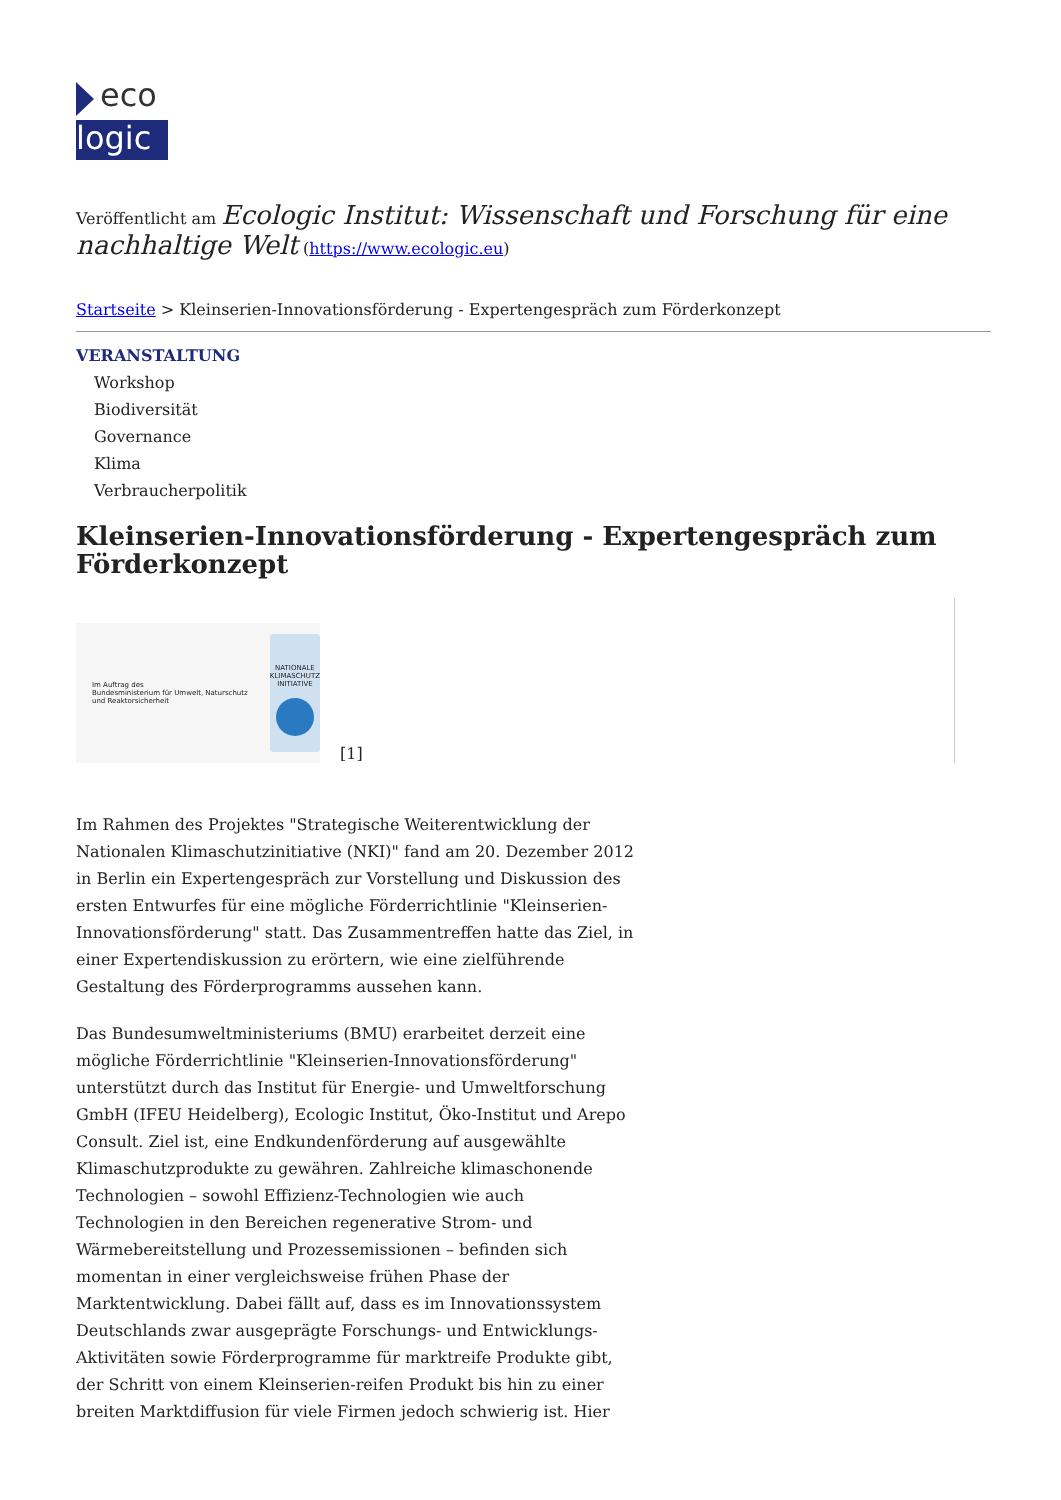eco
logic
Veröffentlicht am Ecologic Institut: Wissenschaft und Forschung für eine nachhaltige Welt (https://www.ecologic.eu)
Startseite > Kleinserien-Innovationsförderung - Expertengespräch zum Förderkonzept
VERANSTALTUNG
Workshop
Biodiversität
Governance
Klima
Verbraucherpolitik
Kleinserien-Innovationsförderung - Expertengespräch zum Förderkonzept
Im Auftrag des
Bundesministerium für Umwelt, Naturschutz und Reaktorsicherheit
NATIONALE KLIMASCHUTZ INITIATIVE
[1]
Im Rahmen des Projektes "Strategische Weiterentwicklung der Nationalen Klimaschutzinitiative (NKI)" fand am 20. Dezember 2012 in Berlin ein Expertengespräch zur Vorstellung und Diskussion des ersten Entwurfes für eine mögliche Förderrichtlinie "Kleinserien-Innovationsförderung" statt. Das Zusammentreffen hatte das Ziel, in einer Expertendiskussion zu erörtern, wie eine zielführende Gestaltung des Förderprogramms aussehen kann.
Das Bundesumweltministeriums (BMU) erarbeitet derzeit eine mögliche Förderrichtlinie "Kleinserien-Innovationsförderung" unterstützt durch das Institut für Energie- und Umweltforschung GmbH (IFEU Heidelberg), Ecologic Institut, Öko-Institut und Arepo Consult. Ziel ist, eine Endkundenförderung auf ausgewählte Klimaschutzprodukte zu gewähren. Zahlreiche klimaschonende Technologien – sowohl Effizienz-Technologien wie auch Technologien in den Bereichen regenerative Strom- und Wärmebereitstellung und Prozessemissionen – befinden sich momentan in einer vergleichsweise frühen Phase der Marktentwicklung. Dabei fällt auf, dass es im Innovationssystem Deutschlands zwar ausgeprägte Forschungs- und Entwicklungs-Aktivitäten sowie Förderprogramme für marktreife Produkte gibt, der Schritt von einem Kleinserien-reifen Produkt bis hin zu einer breiten Marktdiffusion für viele Firmen jedoch schwierig ist. Hier